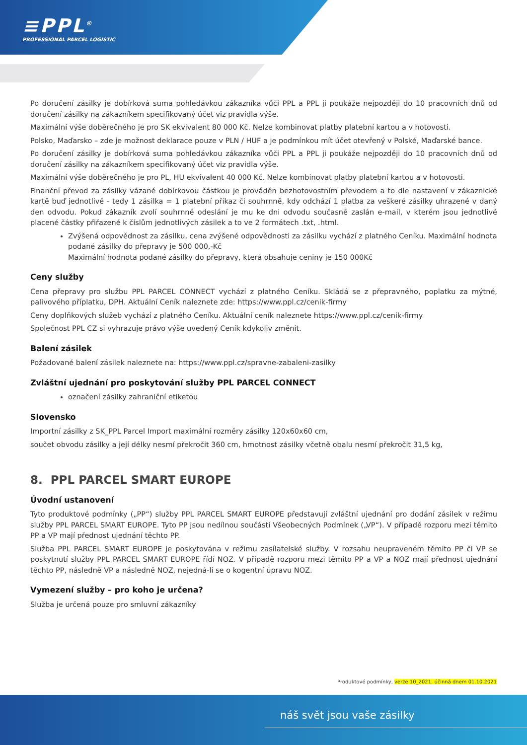≡PPL<sup>®</sup>
PROFESSIONAL PARCEL LOGISTIC
Po doručení zásilky je dobírková suma pohledávkou zákazníka vůči PPL a PPL ji poukáže nejpozději do 10 pracovních dnů od doručení zásilky na zákazníkem specifikovaný účet viz pravidla výše.
Maximální výše doběrečného je pro SK ekvivalent 80 000 Kč. Nelze kombinovat platby platební kartou a v hotovosti.
Polsko, Maďarsko – zde je možnost deklarace pouze v PLN / HUF a je podmínkou mít účet otevřený v Polské, Maďarské bance.
Po doručení zásilky je dobírková suma pohledávkou zákazníka vůči PPL a PPL ji poukáže nejpozději do 10 pracovních dnů od doručení zásilky na zákazníkem specifikovaný účet viz pravidla výše.
Maximální výše doběrečného je pro PL, HU ekvivalent 40 000 Kč. Nelze kombinovat platby platební kartou a v hotovosti.
Finanční převod za zásilky vázané dobírkovou částkou je prováděn bezhotovostním převodem a to dle nastavení v zákaznické kartě buď jednotlivě - tedy 1 zásilka = 1 platební příkaz či souhrnně, kdy odchází 1 platba za veškeré zásilky uhrazené v daný den odvodu. Pokud zákazník zvolí souhrnné odeslání je mu ke dni odvodu současně zaslán e-mail, v kterém jsou jednotlivé placené částky přiřazené k číslům jednotlivých zásilek a to ve 2 formátech .txt, .html.
Zvýšená odpovědnost za zásilku, cena zvýšené odpovědnosti za zásilku vychází z platného Ceníku. Maximální hodnota podané zásilky do přepravy je 500 000,-Kč
Maximální hodnota podané zásilky do přepravy, která obsahuje ceniny je 150 000Kč
Ceny služby
Cena přepravy pro službu PPL PARCEL CONNECT vychází z platného Ceníku. Skládá se z přepravného, poplatku za mýtné, palivového příplatku, DPH. Aktuální Ceník naleznete zde: https://www.ppl.cz/cenik-firmy
Ceny doplňkových služeb vychází z platného Ceníku. Aktuální ceník naleznete https://www.ppl.cz/cenik-firmy
Společnost PPL CZ si vyhrazuje právo výše uvedený Ceník kdykoliv změnit.
Balení zásilek
Požadované balení zásilek naleznete na: https://www.ppl.cz/spravne-zabaleni-zasilky
Zvláštní ujednání pro poskytování služby PPL PARCEL CONNECT
označení zásilky zahraniční etiketou
Slovensko
Importní zásilky z SK_PPL Parcel Import maximální rozměry zásilky 120x60x60 cm,
součet obvodu zásilky a její délky nesmí překročit 360 cm, hmotnost zásilky včetně obalu nesmí překročit 31,5 kg,
8. PPL PARCEL SMART EUROPE
Úvodní ustanovení
Tyto produktové podmínky („PP“) služby PPL PARCEL SMART EUROPE představují zvláštní ujednání pro dodání zásilek v režimu služby PPL PARCEL SMART EUROPE. Tyto PP jsou nedílnou součástí Všeobecných Podmínek („VP“). V případě rozporu mezi těmito PP a VP mají přednost ujednání těchto PP.
Služba PPL PARCEL SMART EUROPE je poskytována v režimu zasílatelské služby. V rozsahu neupraveném těmito PP či VP se poskytnutí služby PPL PARCEL SMART EUROPE řídí NOZ. V případě rozporu mezi těmito PP a VP a NOZ mají přednost ujednání těchto PP, následně VP a následně NOZ, nejedná-li se o kogentní úpravu NOZ.
Vymezení služby – pro koho je určena?
Služba je určená pouze pro smluvní zákazníky
Produktové podmínky, verze 10_2021, účinná dnem 01.10.2021
náš svět jsou vaše zásilky